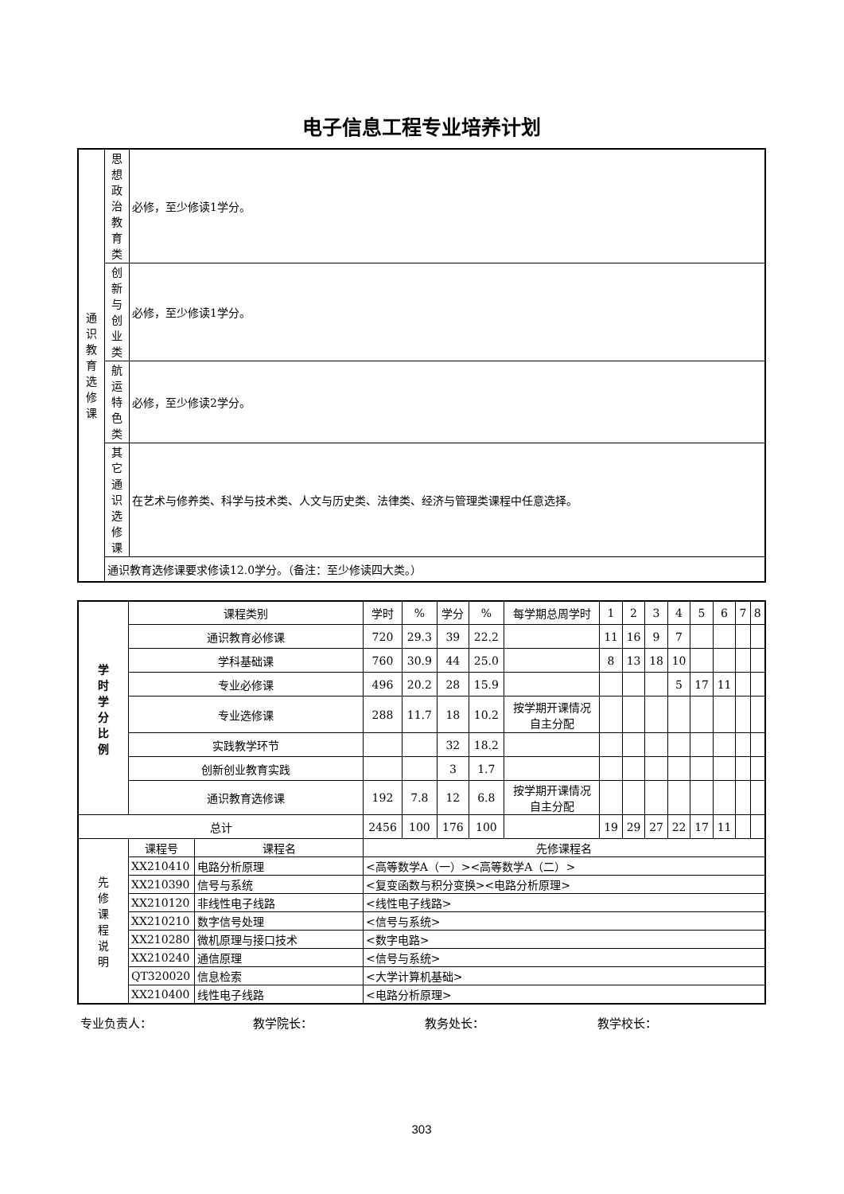电子信息工程专业培养计划
| 通 识 教 育 选 修 课 | 思 想 政 治 教 育 类 | 必修，至少修读1学分。 |
| | 创 新 与 创 业 类 | 必修，至少修读1学分。 |
| | 航 运 特 色 类 | 必修，至少修读2学分。 |
| | 其 它 通 识 选 修 课 | 在艺术与修养类、科学与技术类、人文与历史类、法律类、经济与管理类课程中任意选择。 |
| | 通识教育选修课要求修读12.0学分。（备注：至少修读四大类。） | |
| 学 时 学 分 比 例 | 课程类别 | | 学时 | % | 学分 | % | 每学期总周学时 | 1 | 2 | 3 | 4 | 5 | 6 | 7 | 8 |
| --- | --- | --- | --- | --- | --- | --- | --- | --- | --- | --- | --- | --- | --- | --- | --- |
| | 通识教育必修课 | | 720 | 29.3 | 39 | 22.2 | | 11 | 16 | 9 | 7 | | | | |
| | 学科基础课 | | 760 | 30.9 | 44 | 25.0 | | 8 | 13 | 18 | 10 | | | | |
| | 专业必修课 | | 496 | 20.2 | 28 | 15.9 | | | | | 5 | 17 | 11 | | |
| | 专业选修课 | | 288 | 11.7 | 18 | 10.2 | 按学期开课情况 自主分配 | | | | | | | | |
| | 实践教学环节 | | | | 32 | 18.2 | | | | | | | | | |
| | 创新创业教育实践 | | | | 3 | 1.7 | | | | | | | | | |
| | 通识教育选修课 | | 192 | 7.8 | 12 | 6.8 | 按学期开课情况 自主分配 | | | | | | | | |
| 总计 | | | 2456 | 100 | 176 | 100 | | 19 | 29 | 27 | 22 | 17 | 11 | | |
| 先 修 课 程 说 明 | 课程号 | 课程名 | 先修课程名 | | | | | | | | | | | | |
| | XX210410 | 电路分析原理 | <高等数学A（一）><高等数学A（二）> | | | | | | | | | | | | |
| | XX210390 | 信号与系统 | <复变函数与积分变换><电路分析原理> | | | | | | | | | | | | |
| | XX210120 | 非线性电子线路 | <线性电子线路> | | | | | | | | | | | | |
| | XX210210 | 数字信号处理 | <信号与系统> | | | | | | | | | | | | |
| | XX210280 | 微机原理与接口技术 | <数字电路> | | | | | | | | | | | | |
| | XX210240 | 通信原理 | <信号与系统> | | | | | | | | | | | | |
| | QT320020 | 信息检索 | <大学计算机基础> | | | | | | | | | | | | |
| | XX210400 | 线性电子线路 | <电路分析原理> | | | | | | | | | | | | |
专业负责人： 教学院长： 教务处长： 教学校长：
303